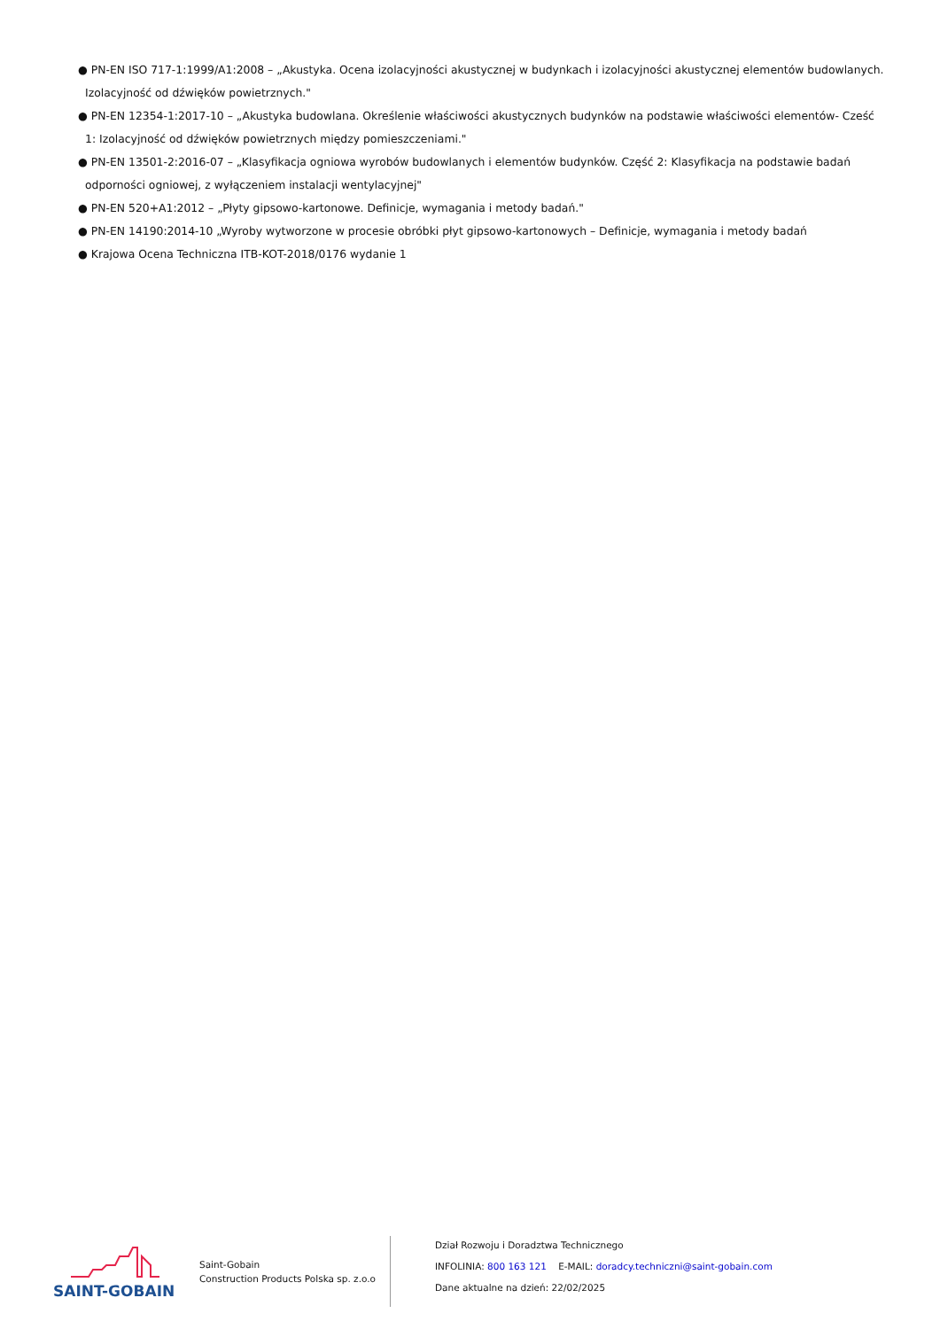● PN-EN ISO 717-1:1999/A1:2008 – „Akustyka. Ocena izolacyjności akustycznej w budynkach i izolacyjności akustycznej elementów budowlanych. Izolacyjność od dźwięków powietrznych."
● PN-EN 12354-1:2017-10 – „Akustyka budowlana. Określenie właściwości akustycznych budynków na podstawie właściwości elementów- Cześć 1: Izolacyjność od dźwięków powietrznych między pomieszczeniami."
● PN-EN 13501-2:2016-07 – „Klasyfikacja ogniowa wyrobów budowlanych i elementów budynków. Część 2: Klasyfikacja na podstawie badań odporności ogniowej, z wyłączeniem instalacji wentylacyjnej"
● PN-EN 520+A1:2012 – „Płyty gipsowo-kartonowe. Definicje, wymagania i metody badań."
● PN-EN 14190:2014-10 „Wyroby wytworzone w procesie obróbki płyt gipsowo-kartonowych – Definicje, wymagania i metody badań
● Krajowa Ocena Techniczna ITB-KOT-2018/0176 wydanie 1
SAINT-GOBAIN
Saint-Gobain
Construction Products Polska sp. z.o.o
Dział Rozwoju i Doradztwa Technicznego
INFOLINIA: 800 163 121 E-MAIL: doradcy.techniczni@saint-gobain.com
Dane aktualne na dzień: 22/02/2025